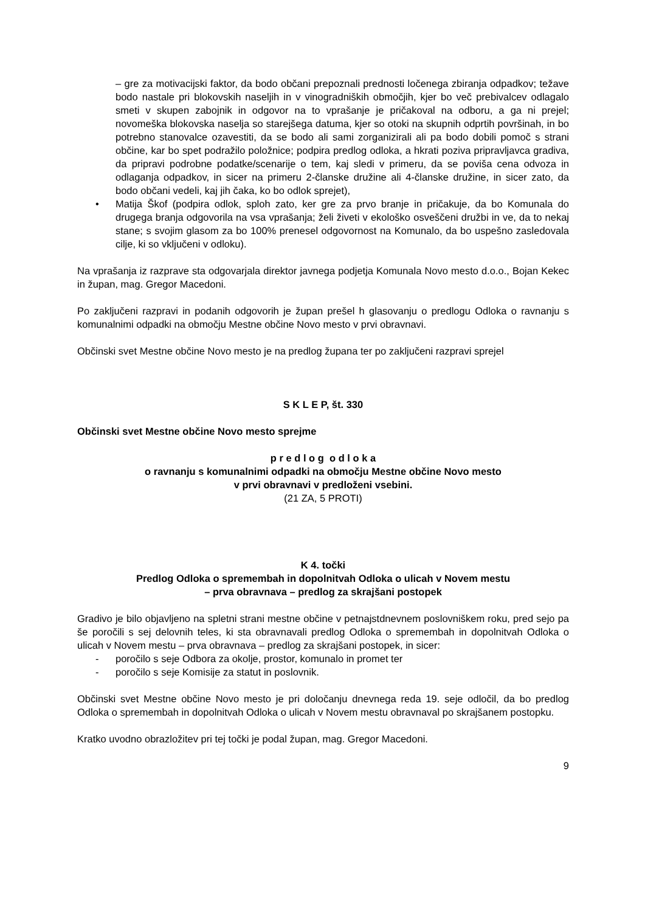– gre za motivacijski faktor, da bodo občani prepoznali prednosti ločenega zbiranja odpadkov; težave bodo nastale pri blokovskih naseljih in v vinogradniških območjih, kjer bo več prebivalcev odlagalo smeti v skupen zabojnik in odgovor na to vprašanje je pričakoval na odboru, a ga ni prejel; novomeška blokovska naselja so starejšega datuma, kjer so otoki na skupnih odprtih površinah, in bo potrebno stanovalce ozavestiti, da se bodo ali sami zorganizirali ali pa bodo dobili pomoč s strani občine, kar bo spet podražilo položnice; podpira predlog odloka, a hkrati poziva pripravljavca gradiva, da pripravi podrobne podatke/scenarije o tem, kaj sledi v primeru, da se poviša cena odvoza in odlaganja odpadkov, in sicer na primeru 2-članske družine ali 4-članske družine, in sicer zato, da bodo občani vedeli, kaj jih čaka, ko bo odlok sprejet),
• Matija Škof (podpira odlok, sploh zato, ker gre za prvo branje in pričakuje, da bo Komunala do drugega branja odgovorila na vsa vprašanja; želi živeti v ekološko osveščeni družbi in ve, da to nekaj stane; s svojim glasom za bo 100% prenesel odgovornost na Komunalo, da bo uspešno zasledovala cilje, ki so vključeni v odloku).
Na vprašanja iz razprave sta odgovarjala direktor javnega podjetja Komunala Novo mesto d.o.o., Bojan Kekec in župan, mag. Gregor Macedoni.
Po zaključeni razpravi in podanih odgovorih je župan prešel h glasovanju o predlogu Odloka o ravnanju s komunalnimi odpadki na območju Mestne občine Novo mesto v prvi obravnavi.
Občinski svet Mestne občine Novo mesto je na predlog župana ter po zaključeni razpravi sprejel
S K L E P, št. 330
Občinski svet Mestne občine Novo mesto sprejme
p r e d l o g o d l o k a
o ravnanju s komunalnimi odpadki na območju Mestne občine Novo mesto
v prvi obravnavi v predloženi vsebini.
(21 ZA, 5 PROTI)
K 4. točki
Predlog Odloka o spremembah in dopolnitvah Odloka o ulicah v Novem mestu
– prva obravnava – predlog za skrajšani postopek
Gradivo je bilo objavljeno na spletni strani mestne občine v petnajstdnevnem poslovniškem roku, pred sejo pa še poročili s sej delovnih teles, ki sta obravnavali predlog Odloka o spremembah in dopolnitvah Odloka o ulicah v Novem mestu – prva obravnava – predlog za skrajšani postopek, in sicer:
- poročilo s seje Odbora za okolje, prostor, komunalo in promet ter
- poročilo s seje Komisije za statut in poslovnik.
Občinski svet Mestne občine Novo mesto je pri določanju dnevnega reda 19. seje odločil, da bo predlog Odloka o spremembah in dopolnitvah Odloka o ulicah v Novem mestu obravnaval po skrajšanem postopku.
Kratko uvodno obrazložitev pri tej točki je podal župan, mag. Gregor Macedoni.
9